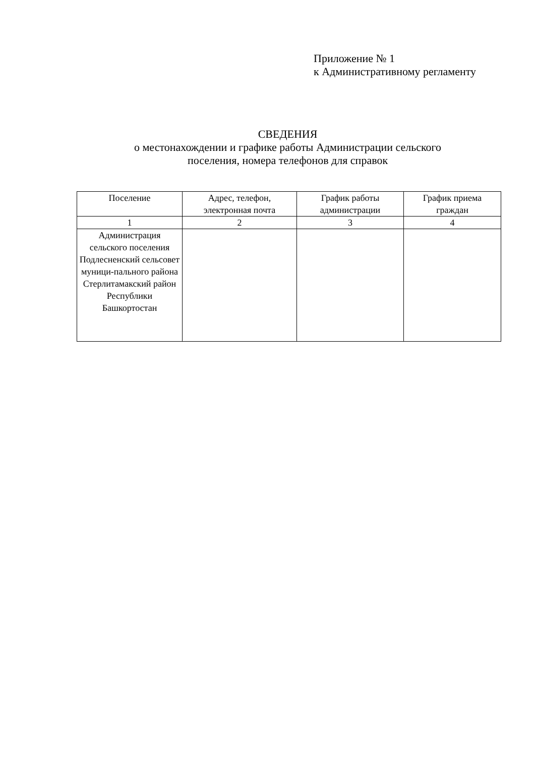Приложение № 1
к Административному регламенту
СВЕДЕНИЯ
о местонахождении и графике работы Администрации сельского
поселения, номера телефонов для справок
| Поселение | Адрес, телефон, электронная почта | График работы администрации | График приема граждан |
| --- | --- | --- | --- |
| 1 | 2 | 3 | 4 |
| Администрация сельского поселения Подлесненский сельсовет муници-пального района Стерлитамакский район Республики Башкортостан | | | |